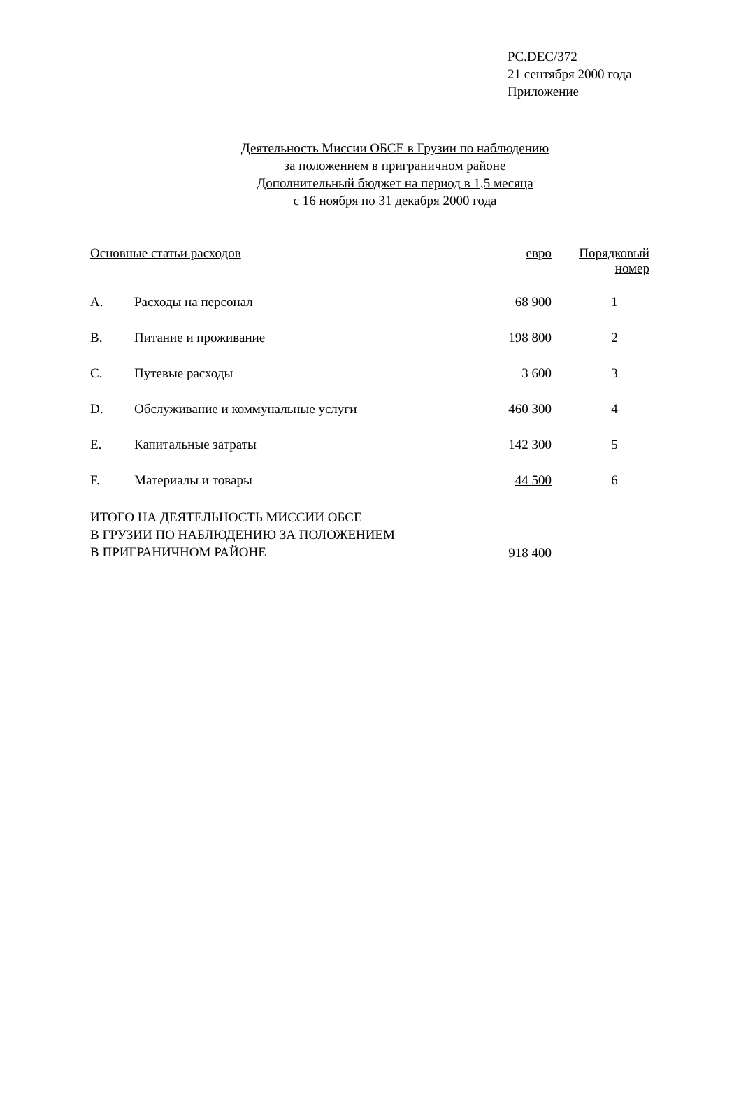PC.DEC/372
21 сентября 2000 года
Приложение
Деятельность Миссии ОБСЕ в Грузии по наблюдению
за положением в приграничном районе
Дополнительный бюджет на период в 1,5 месяца
с 16 ноября по 31 декабря 2000 года
| Основные статьи расходов | | евро | Порядковый номер |
| --- | --- | --- | --- |
| A. | Расходы на персонал | 68 900 | 1 |
| B. | Питание и проживание | 198 800 | 2 |
| C. | Путевые расходы | 3 600 | 3 |
| D. | Обслуживание и коммунальные услуги | 460 300 | 4 |
| E. | Капитальные затраты | 142 300 | 5 |
| F. | Материалы и товары | 44 500 | 6 |
| ИТОГО НА ДЕЯТЕЛЬНОСТЬ МИССИИ ОБСЕ В ГРУЗИИ ПО НАБЛЮДЕНИЮ ЗА ПОЛОЖЕНИЕМ В ПРИГРАНИЧНОМ РАЙОНЕ | | 918 400 | |